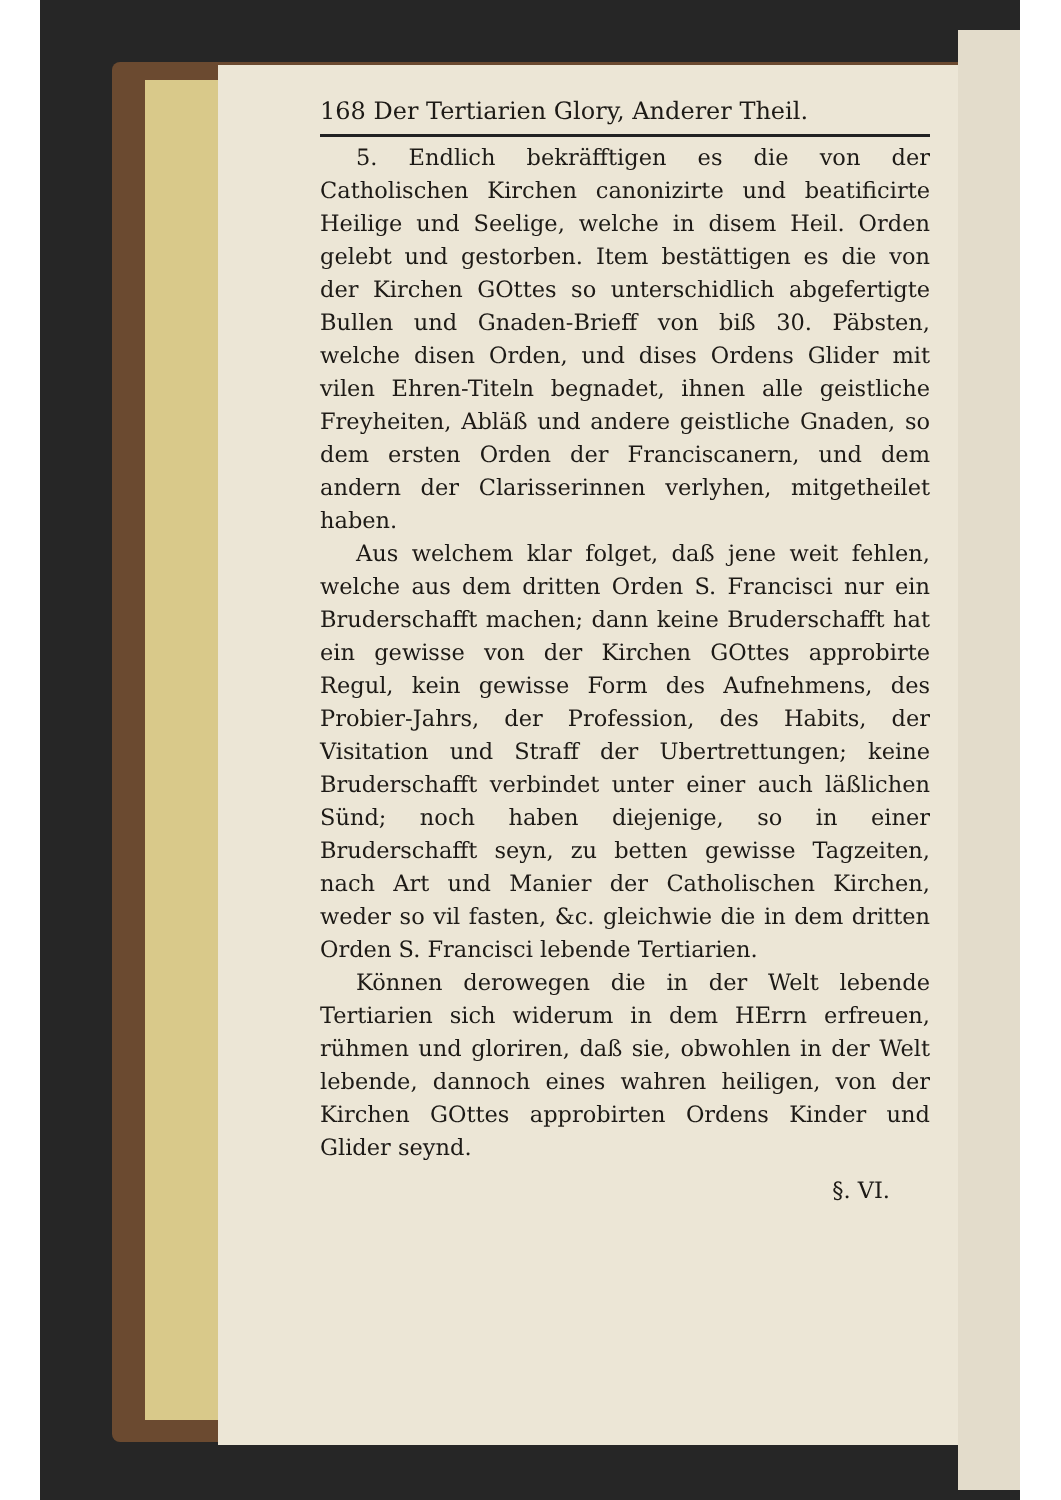168 Der Tertiarien Glory, Anderer Theil.
5. Endlich bekräfftigen es die von der Catholischen Kirchen canonizirte und beatificirte Heilige und Seelige, welche in disem Heil. Orden gelebt und gestorben. Item bestättigen es die von der Kirchen GOttes so unterschidlich abgefertigte Bullen und Gnaden-Brieff von biß 30. Päbsten, welche disen Orden, und dises Ordens Glider mit vilen Ehren-Titeln begnadet, ihnen alle geistliche Freyheiten, Abläß und andere geistliche Gnaden, so dem ersten Orden der Franciscanern, und dem andern der Clarisserinnen verlyhen, mitgetheilet haben.
Aus welchem klar folget, daß jene weit fehlen, welche aus dem dritten Orden S. Francisci nur ein Bruderschafft machen; dann keine Bruderschafft hat ein gewisse von der Kirchen GOttes approbirte Regul, kein gewisse Form des Aufnehmens, des Probier-Jahrs, der Profession, des Habits, der Visitation und Straff der Ubertrettungen; keine Bruderschafft verbindet unter einer auch läßlichen Sünd; noch haben diejenige, so in einer Bruderschafft seyn, zu betten gewisse Tagzeiten, nach Art und Manier der Catholischen Kirchen, weder so vil fasten, &c. gleichwie die in dem dritten Orden S. Francisci lebende Tertiarien.
Können derowegen die in der Welt lebende Tertiarien sich widerum in dem HErrn erfreuen, rühmen und gloriren, daß sie, obwohlen in der Welt lebende, dannoch eines wahren heiligen, von der Kirchen GOttes approbirten Ordens Kinder und Glider seynd.
§. VI.